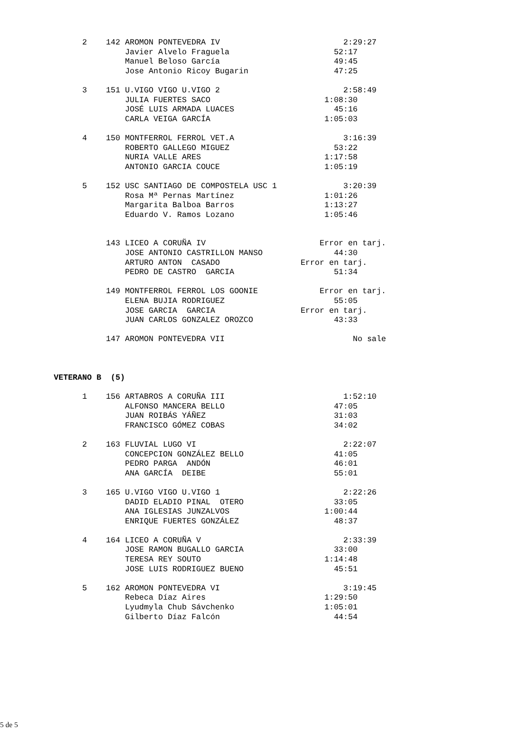2    142 AROMON PONTEVEDRA IV                          2:29:27
               Javier Alvelo Fraguela                      52:17
               Manuel Beloso García                        49:45
               Jose Antonio Ricoy Bugarin                  47:25

      3    151 U.VIGO VIGO U.VIGO 2                          2:58:49
               JULIA FUERTES SACO                        1:08:30
               JOSÉ LUIS ARMADA LUACES                     45:16
               CARLA VEIGA GARCÍA                        1:05:03

      4    150 MONTFERROL FERROL VET.A                       3:16:39
               ROBERTO GALLEGO MIGUEZ                      53:22
               NURIA VALLE ARES                          1:17:58
               ANTONIO GARCIA COUCE                      1:05:19

      5    152 USC SANTIAGO DE COMPOSTELA USC 1              3:20:39
               Rosa Mª Pernas Martínez                   1:01:26
               Margarita Balboa Barros                   1:13:27
               Eduardo V. Ramos Lozano                   1:05:46


           143 LICEO A CORUÑA IV                        Error en tarj.
               JOSE ANTONIO CASTRILLON MANSO               44:30
               ARTURO ANTON  CASADO                 Error en tarj.
               PEDRO DE CASTRO  GARCIA                     51:34

           149 MONTFERROL FERROL LOS GOONIE             Error en tarj.
               ELENA BUJIA RODRIGUEZ                       55:05
               JOSE GARCIA  GARCIA                  Error en tarj.
               JUAN CARLOS GONZALEZ OROZCO                 43:33

           147 AROMON PONTEVEDRA VII                           No sale



VETERANO B  (5)

      1    156 ARTABROS A CORUÑA III                         1:52:10
               ALFONSO MANCERA BELLO                       47:05
               JUAN ROIBÁS YÁÑEZ                           31:03
               FRANCISCO GÓMEZ COBAS                       34:02

      2    163 FLUVIAL LUGO VI                               2:22:07
               CONCEPCION GONZÁLEZ BELLO                   41:05
               PEDRO PARGA  ANDÓN                          46:01
               ANA GARCÍA  DEIBE                           55:01

      3    165 U.VIGO VIGO U.VIGO 1                          2:22:26
               DADID ELADIO PINAL  OTERO                   33:05
               ANA IGLESIAS JUNZALVOS                    1:00:44
               ENRIQUE FUERTES GONZÁLEZ                    48:37

      4    164 LICEO A CORUÑA V                              2:33:39
               JOSE RAMON BUGALLO GARCIA                   33:00
               TERESA REY SOUTO                          1:14:48
               JOSE LUIS RODRIGUEZ BUENO                   45:51

      5    162 AROMON PONTEVEDRA VI                          3:19:45
               Rebeca Díaz Aires                         1:29:50
               Lyudmyla Chub Sávchenko                   1:05:01
               Gilberto Díaz Falcón                        44:54
5 de 5